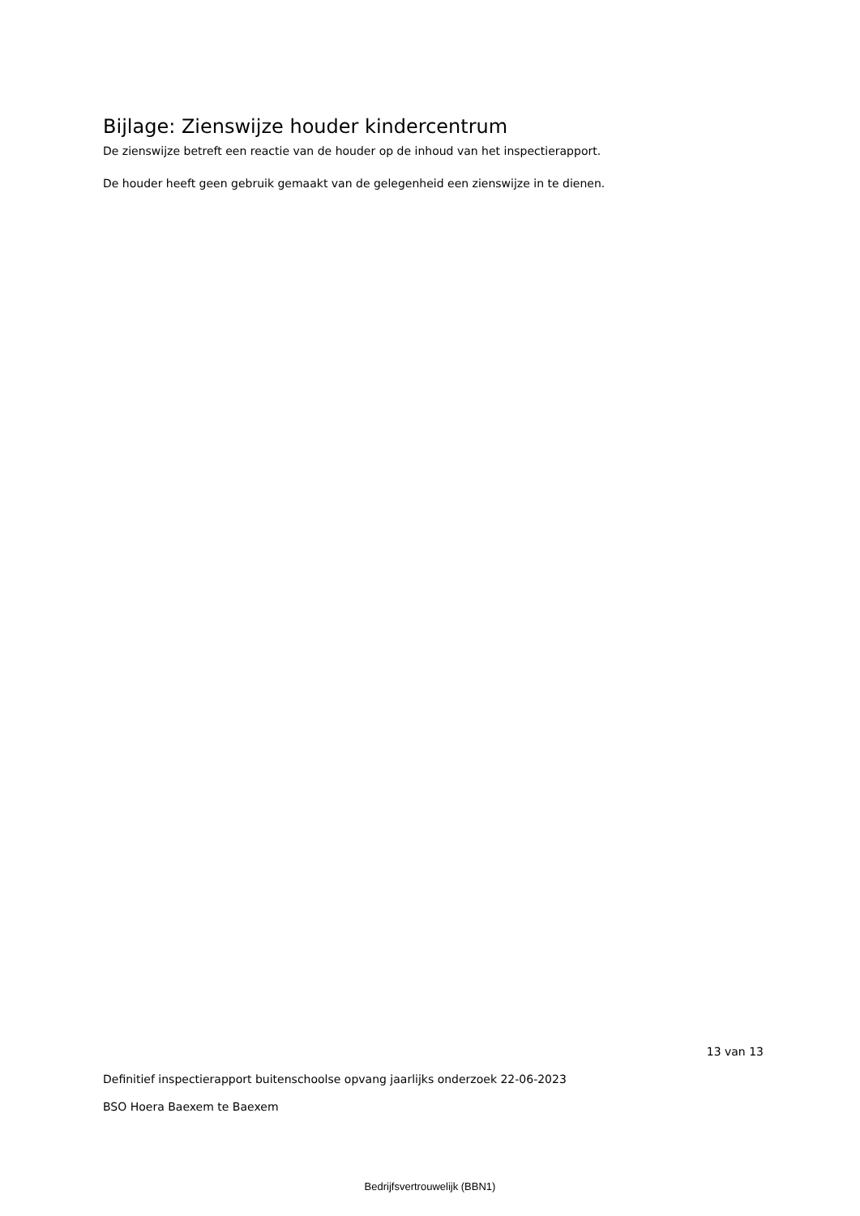Bijlage: Zienswijze houder kindercentrum
De zienswijze betreft een reactie van de houder op de inhoud van het inspectierapport.
De houder heeft geen gebruik gemaakt van de gelegenheid een zienswijze in te dienen.
13 van 13
Definitief inspectierapport buitenschoolse opvang jaarlijks onderzoek 22-06-2023
BSO Hoera Baexem te Baexem
Bedrijfsvertrouwelijk (BBN1)